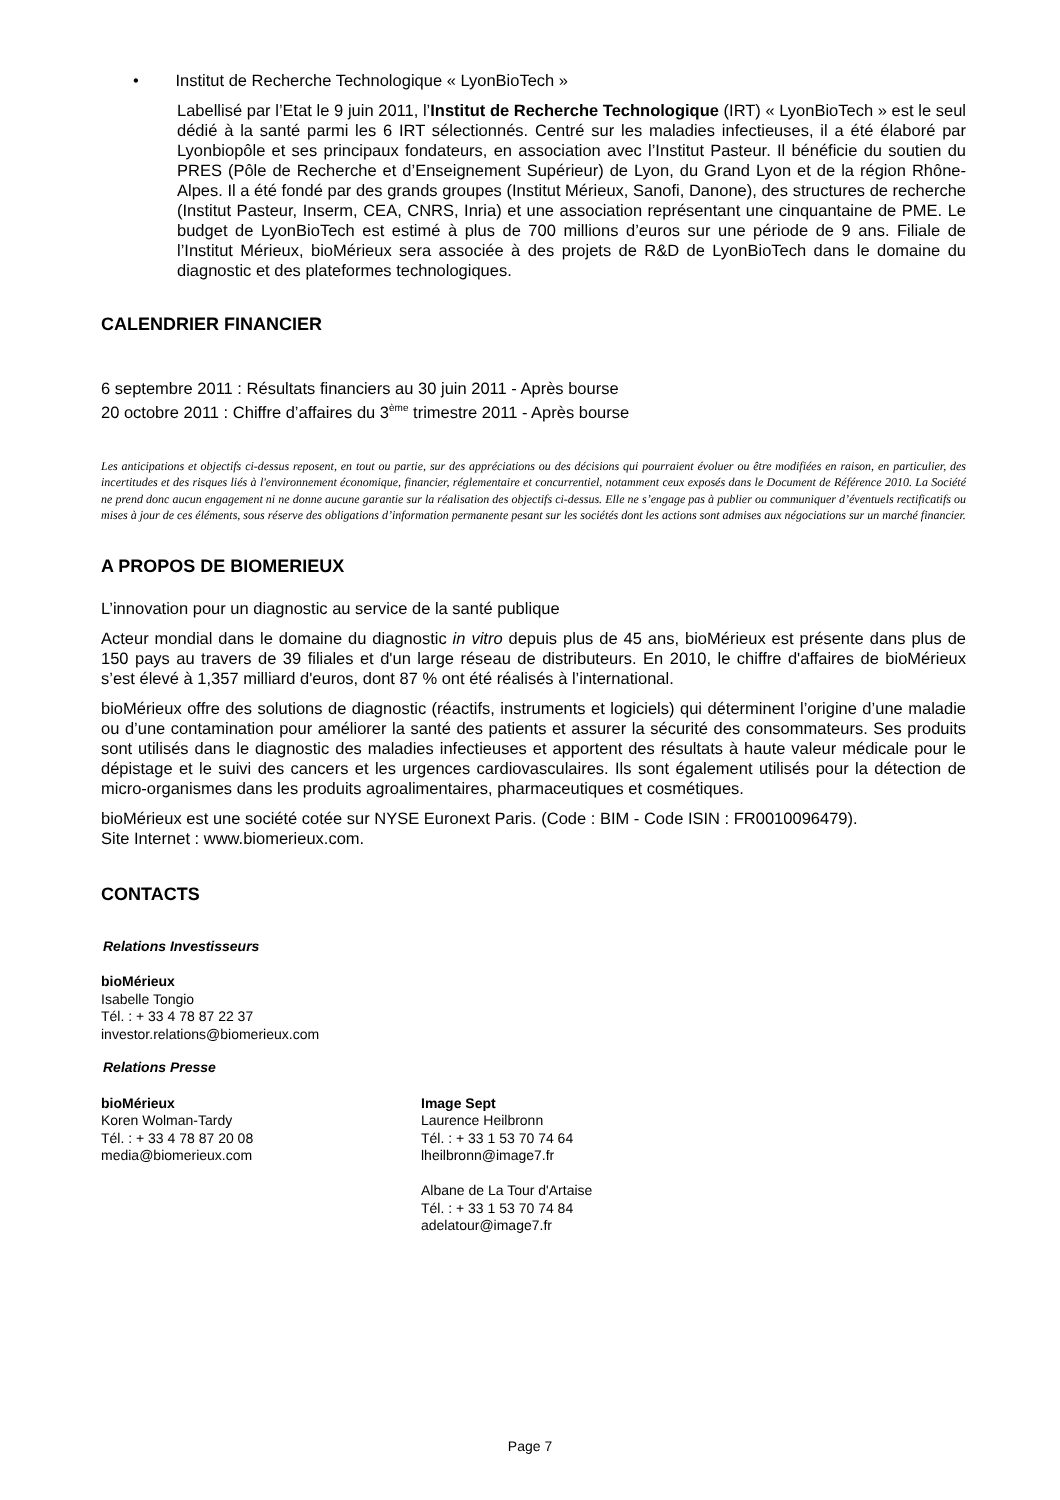• Institut de Recherche Technologique « LyonBioTech »
Labellisé par l’Etat le 9 juin 2011, l’Institut de Recherche Technologique (IRT) « LyonBioTech » est le seul dédié à la santé parmi les 6 IRT sélectionnés. Centré sur les maladies infectieuses, il a été élaboré par Lyonbiopôle et ses principaux fondateurs, en association avec l’Institut Pasteur. Il bénéficie du soutien du PRES (Pôle de Recherche et d’Enseignement Supérieur) de Lyon, du Grand Lyon et de la région Rhône-Alpes. Il a été fondé par des grands groupes (Institut Mérieux, Sanofi, Danone), des structures de recherche (Institut Pasteur, Inserm, CEA, CNRS, Inria) et une association représentant une cinquantaine de PME. Le budget de LyonBioTech est estimé à plus de 700 millions d’euros sur une période de 9 ans. Filiale de l’Institut Mérieux, bioMérieux sera associée à des projets de R&D de LyonBioTech dans le domaine du diagnostic et des plateformes technologiques.
CALENDRIER FINANCIER
6 septembre 2011 : Résultats financiers au 30 juin 2011 - Après bourse
20 octobre 2011 : Chiffre d’affaires du 3<sup>ème</sup> trimestre 2011 - Après bourse
Les anticipations et objectifs ci-dessus reposent, en tout ou partie, sur des appréciations ou des décisions qui pourraient évoluer ou être modifiées en raison, en particulier, des incertitudes et des risques liés à l'environnement économique, financier, réglementaire et concurrentiel, notamment ceux exposés dans le Document de Référence 2010. La Société ne prend donc aucun engagement ni ne donne aucune garantie sur la réalisation des objectifs ci-dessus. Elle ne s’engage pas à publier ou communiquer d’éventuels rectificatifs ou mises à jour de ces éléments, sous réserve des obligations d’information permanente pesant sur les sociétés dont les actions sont admises aux négociations sur un marché financier.
A PROPOS DE BIOMERIEUX
L’innovation pour un diagnostic au service de la santé publique
Acteur mondial dans le domaine du diagnostic in vitro depuis plus de 45 ans, bioMérieux est présente dans plus de 150 pays au travers de 39 filiales et d'un large réseau de distributeurs. En 2010, le chiffre d'affaires de bioMérieux s’est élevé à 1,357 milliard d'euros, dont 87 % ont été réalisés à l’international.
bioMérieux offre des solutions de diagnostic (réactifs, instruments et logiciels) qui déterminent l’origine d’une maladie ou d’une contamination pour améliorer la santé des patients et assurer la sécurité des consommateurs. Ses produits sont utilisés dans le diagnostic des maladies infectieuses et apportent des résultats à haute valeur médicale pour le dépistage et le suivi des cancers et les urgences cardiovasculaires. Ils sont également utilisés pour la détection de micro-organismes dans les produits agroalimentaires, pharmaceutiques et cosmétiques.
bioMérieux est une société cotée sur NYSE Euronext Paris. (Code : BIM - Code ISIN : FR0010096479).
Site Internet : www.biomerieux.com.
CONTACTS
Relations Investisseurs
bioMérieux
Isabelle Tongio
Tél. : + 33 4 78 87 22 37
investor.relations@biomerieux.com
Relations Presse
bioMérieux
Koren Wolman-Tardy
Tél. : + 33 4 78 87 20 08
media@biomerieux.com
Image Sept
Laurence Heilbronn
Tél. : + 33 1 53 70 74 64
lheilbronn@image7.fr
Albane de La Tour d'Artaise
Tél. : + 33 1 53 70 74 84
adelatour@image7.fr
Page 7